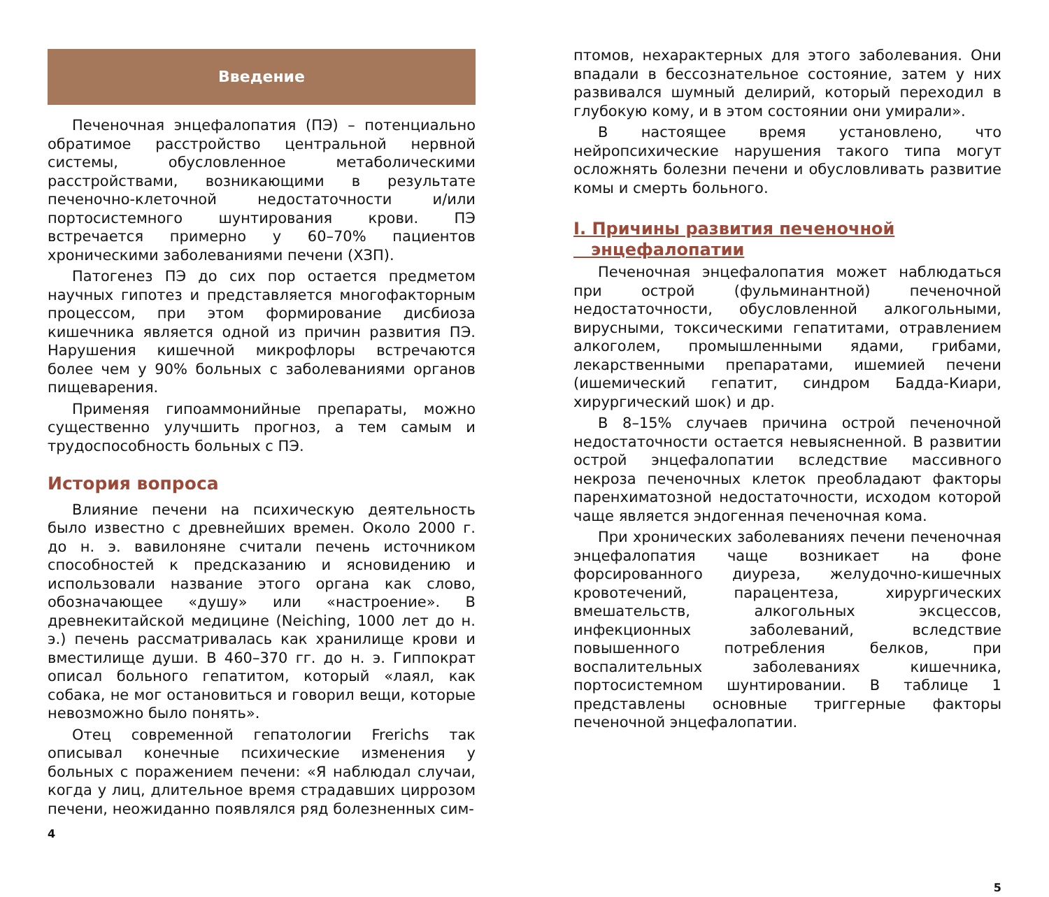Введение
Печеночная энцефалопатия (ПЭ) – потенциально обратимое расстройство центральной нервной системы, обусловленное метаболическими расстройствами, возникающими в результате печеночно-клеточной недостаточности и/или портосистемного шунтирования крови. ПЭ встречается примерно у 60–70% пациентов хроническими заболеваниями печени (ХЗП).
Патогенез ПЭ до сих пор остается предметом научных гипотез и представляется многофакторным процессом, при этом формирование дисбиоза кишечника является одной из причин развития ПЭ. Нарушения кишечной микрофлоры встречаются более чем у 90% больных с заболеваниями органов пищеварения.
Применяя гипоаммонийные препараты, можно существенно улучшить прогноз, а тем самым и трудоспособность больных с ПЭ.
История вопроса
Влияние печени на психическую деятельность было известно с древнейших времен. Около 2000 г. до н. э. вавилоняне считали печень источником способностей к предсказанию и ясновидению и использовали название этого органа как слово, обозначающее «душу» или «настроение». В древнекитайской медицине (Neiching, 1000 лет до н. э.) печень рассматривалась как хранилище крови и вместилище души. В 460–370 гг. до н. э. Гиппократ описал больного гепатитом, который «лаял, как собака, не мог остановиться и говорил вещи, которые невозможно было понять».
Отец современной гепатологии Frerichs так описывал конечные психические изменения у больных с поражением печени: «Я наблюдал случаи, когда у лиц, длительное время страдавших циррозом печени, неожиданно появлялся ряд болезненных сим-
4
птомов, нехарактерных для этого заболевания. Они впадали в бессознательное состояние, затем у них развивался шумный делирий, который переходил в глубокую кому, и в этом состоянии они умирали».
В настоящее время установлено, что нейропсихические нарушения такого типа могут осложнять болезни печени и обусловливать развитие комы и смерть больного.
I. Причины развития печеночной
энцефалопатии
Печеночная энцефалопатия может наблюдаться при острой (фульминантной) печеночной недостаточности, обусловленной алкогольными, вирусными, токсическими гепатитами, отравлением алкоголем, промышленными ядами, грибами, лекарственными препаратами, ишемией печени (ишемический гепатит, синдром Бадда-Киари, хирургический шок) и др.
В 8–15% случаев причина острой печеночной недостаточности остается невыясненной. В развитии острой энцефалопатии вследствие массивного некроза печеночных клеток преобладают факторы паренхиматозной недостаточности, исходом которой чаще является эндогенная печеночная кома.
При хронических заболеваниях печени печеночная энцефалопатия чаще возникает на фоне форсированного диуреза, желудочно-кишечных кровотечений, парацентеза, хирургических вмешательств, алкогольных эксцессов, инфекционных заболеваний, вследствие повышенного потребления белков, при воспалительных заболеваниях кишечника, портосистемном шунтировании. В таблице 1 представлены основные триггерные факторы печеночной энцефалопатии.
5